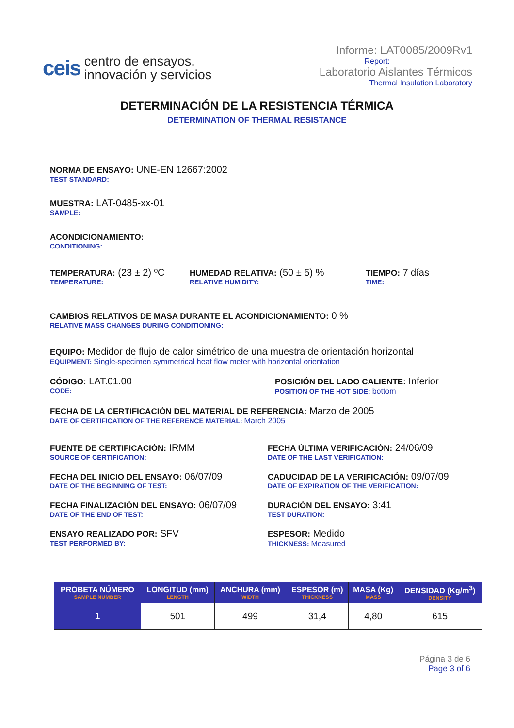ceis
centro de ensayos,
innovación y servicios
Informe: LAT0085/2009Rv1
Report:
Laboratorio Aislantes Térmicos
Thermal Insulation Laboratory
DETERMINACIÓN DE LA RESISTENCIA TÉRMICA
DETERMINATION OF THERMAL RESISTANCE
NORMA DE ENSAYO: UNE-EN 12667:2002
TEST STANDARD:
MUESTRA: LAT-0485-xx-01
SAMPLE:
ACONDICIONAMIENTO:
CONDITIONING:
TEMPERATURA: (23 ± 2) ºC
TEMPERATURE:
HUMEDAD RELATIVA: (50 ± 5) %
RELATIVE HUMIDITY:
TIEMPO: 7 días
TIME:
CAMBIOS RELATIVOS DE MASA DURANTE EL ACONDICIONAMIENTO: 0 %
RELATIVE MASS CHANGES DURING CONDITIONING:
EQUIPO: Medidor de flujo de calor simétrico de una muestra de orientación horizontal
EQUIPMENT: Single-specimen symmetrical heat flow meter with horizontal orientation
CÓDIGO: LAT.01.00
CODE:
POSICIÓN DEL LADO CALIENTE: Inferior
POSITION OF THE HOT SIDE: bottom
FECHA DE LA CERTIFICACIÓN DEL MATERIAL DE REFERENCIA: Marzo de 2005
DATE OF CERTIFICATION OF THE REFERENCE MATERIAL: March 2005
FUENTE DE CERTIFICACIÓN: IRMM
SOURCE OF CERTIFICATION:
FECHA DEL INICIO DEL ENSAYO: 06/07/09
DATE OF THE BEGINNING OF TEST:
FECHA FINALIZACIÓN DEL ENSAYO: 06/07/09
DATE OF THE END OF TEST:
ENSAYO REALIZADO POR: SFV
TEST PERFORMED BY:
FECHA ÚLTIMA VERIFICACIÓN: 24/06/09
DATE OF THE LAST VERIFICATION:
CADUCIDAD DE LA VERIFICACIÓN: 09/07/09
DATE OF EXPIRATION OF THE VERIFICATION:
DURACIÓN DEL ENSAYO: 3:41
TEST DURATION:
ESPESOR: Medido
THICKNESS: Measured
| PROBETA NÚMERO SAMPLE NUMBER | LONGITUD (mm) LENGTH | ANCHURA (mm) WIDTH | ESPESOR (m) THICKNESS | MASA (Kg) MASS | DENSIDAD (Kg/m<sup>3</sup>) DENSITY |
| --- | --- | --- | --- | --- | --- |
| 1 | 501 | 499 | 31,4 | 4,80 | 615 |
Página 3 de 6
Page 3 of 6